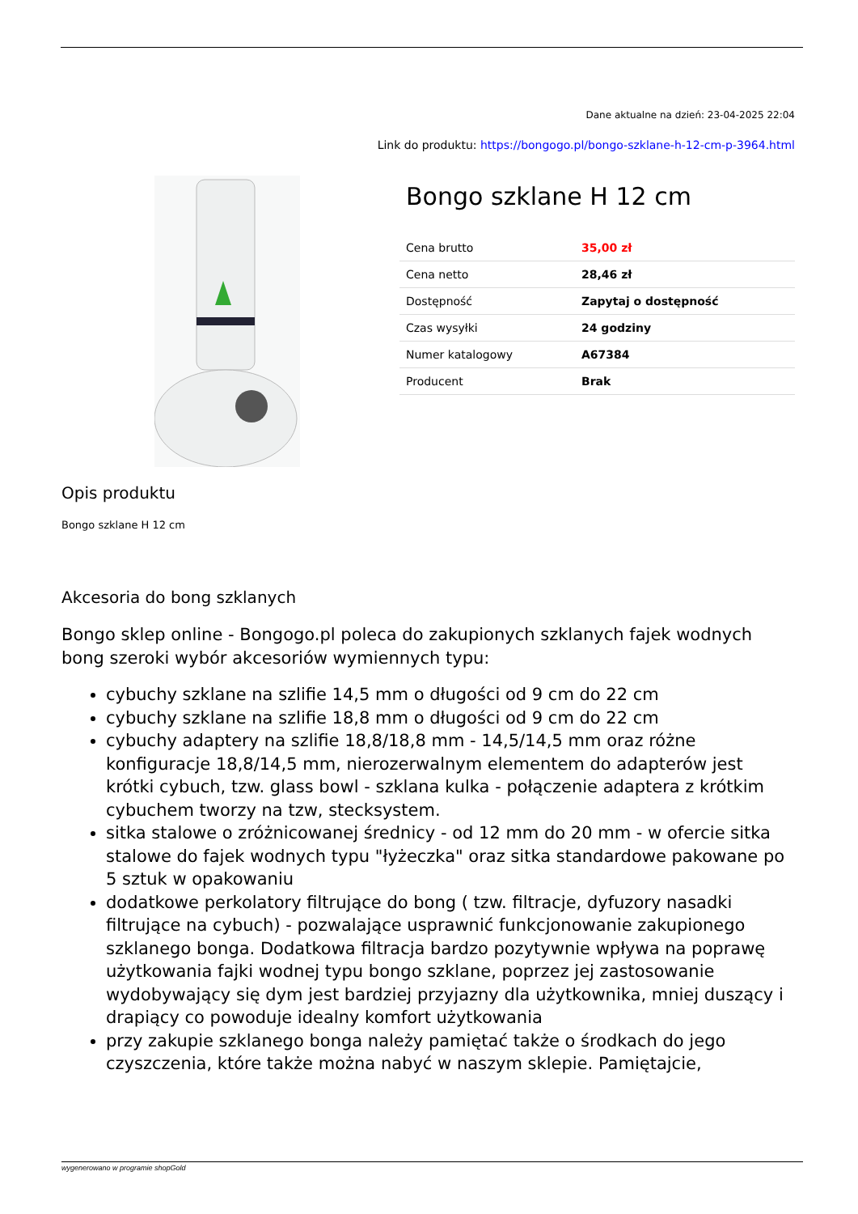Dane aktualne na dzień: 23-04-2025 22:04
Link do produktu: https://bongogo.pl/bongo-szklane-h-12-cm-p-3964.html
Bongo szklane H 12 cm
| Cena brutto | 35,00 zł |
| Cena netto | 28,46 zł |
| Dostępność | Zapytaj o dostępność |
| Czas wysyłki | 24 godziny |
| Numer katalogowy | A67384 |
| Producent | Brak |
Opis produktu
Bongo szklane H 12 cm
Akcesoria do bong szklanych
Bongo sklep online - Bongogo.pl poleca do zakupionych szklanych fajek wodnych bong szeroki wybór akcesoriów wymiennych typu:
cybuchy szklane na szlifie 14,5 mm o długości od 9 cm do 22 cm
cybuchy szklane na szlifie 18,8 mm o długości od 9 cm do 22 cm
cybuchy adaptery na szlifie 18,8/18,8 mm - 14,5/14,5 mm oraz różne konfiguracje 18,8/14,5 mm, nierozerwalnym elementem do adapterów jest krótki cybuch, tzw. glass bowl - szklana kulka - połączenie adaptera z krótkim cybuchem tworzy na tzw, stecksystem.
sitka stalowe o zróżnicowanej średnicy - od 12 mm do 20 mm - w ofercie sitka stalowe do fajek wodnych typu "łyżeczka" oraz sitka standardowe pakowane po 5 sztuk w opakowaniu
dodatkowe perkolatory filtrujące do bong ( tzw. filtracje, dyfuzory nasadki filtrujące na cybuch) - pozwalające usprawnić funkcjonowanie zakupionego szklanego bonga. Dodatkowa filtracja bardzo pozytywnie wpływa na poprawę użytkowania fajki wodnej typu bongo szklane, poprzez jej zastosowanie wydobywający się dym jest bardziej przyjazny dla użytkownika, mniej duszący i drapiący co powoduje idealny komfort użytkowania
przy zakupie szklanego bonga należy pamiętać także o środkach do jego czyszczenia, które także można nabyć w naszym sklepie. Pamiętajcie,
wygenerowano w programie shopGold